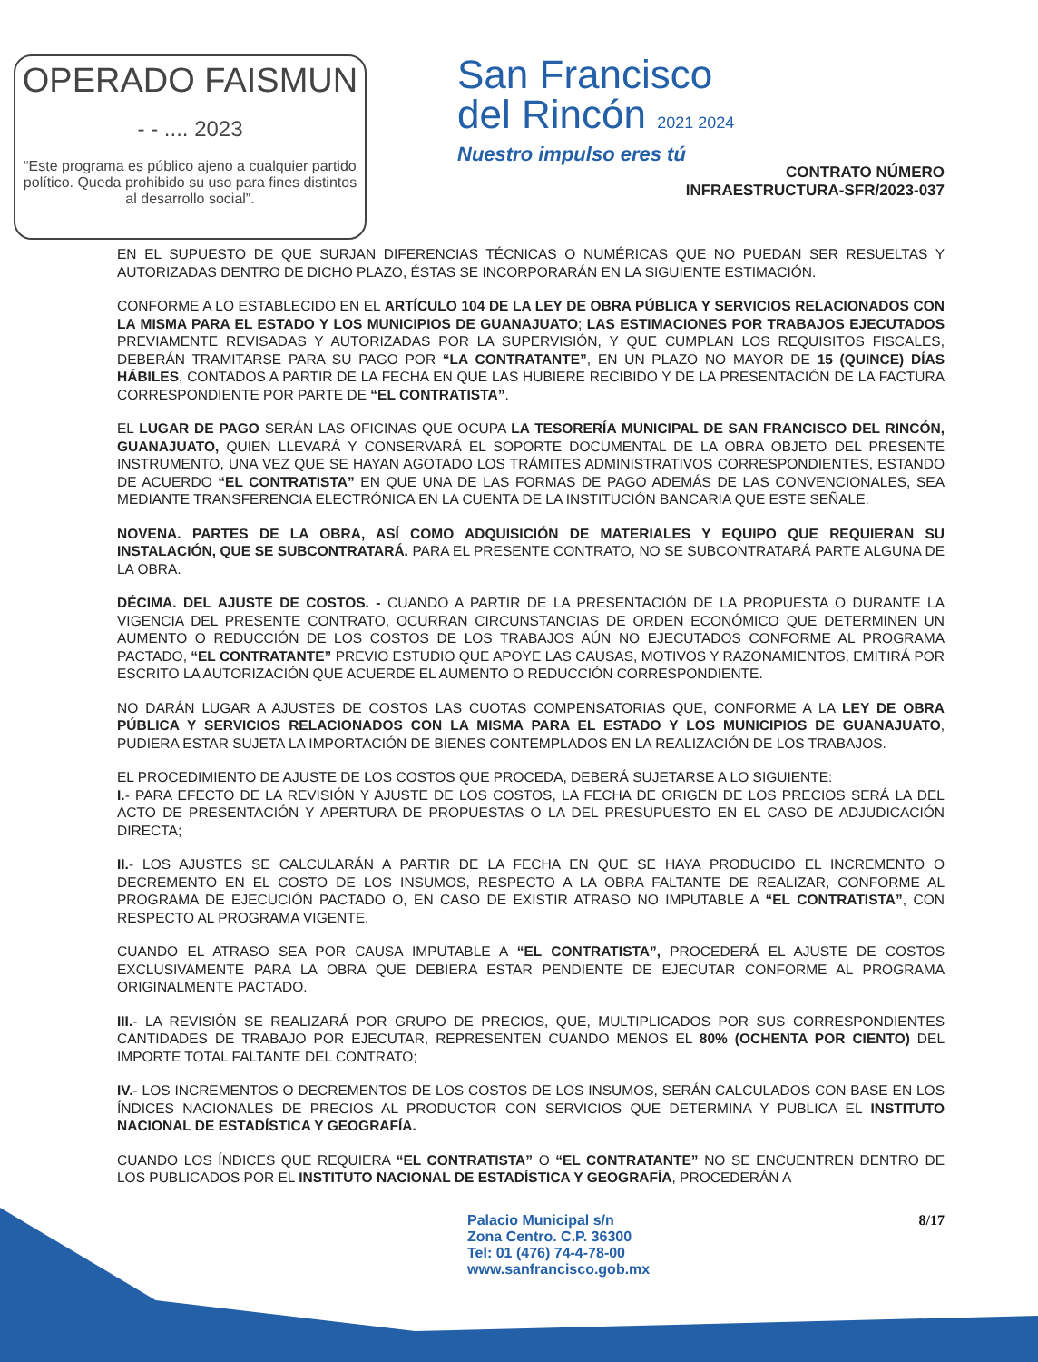OPERADO FAISMUN
- - .... 2023
“Este programa es público ajeno a cualquier partido político. Queda prohibido su uso para fines distintos al desarrollo social”.
San Francisco
del Rincón 2021 2024
Nuestro impulso eres tú
CONTRATO NÚMERO
INFRAESTRUCTURA-SFR/2023-037
EN EL SUPUESTO DE QUE SURJAN DIFERENCIAS TÉCNICAS O NUMÉRICAS QUE NO PUEDAN SER RESUELTAS Y AUTORIZADAS DENTRO DE DICHO PLAZO, ÉSTAS SE INCORPORARÁN EN LA SIGUIENTE ESTIMACIÓN.
CONFORME A LO ESTABLECIDO EN EL ARTÍCULO 104 DE LA LEY DE OBRA PÚBLICA Y SERVICIOS RELACIONADOS CON LA MISMA PARA EL ESTADO Y LOS MUNICIPIOS DE GUANAJUATO; LAS ESTIMACIONES POR TRABAJOS EJECUTADOS PREVIAMENTE REVISADAS Y AUTORIZADAS POR LA SUPERVISIÓN, Y QUE CUMPLAN LOS REQUISITOS FISCALES, DEBERÁN TRAMITARSE PARA SU PAGO POR “LA CONTRATANTE”, EN UN PLAZO NO MAYOR DE 15 (QUINCE) DÍAS HÁBILES, CONTADOS A PARTIR DE LA FECHA EN QUE LAS HUBIERE RECIBIDO Y DE LA PRESENTACIÓN DE LA FACTURA CORRESPONDIENTE POR PARTE DE “EL CONTRATISTA”.
EL LUGAR DE PAGO SERÁN LAS OFICINAS QUE OCUPA LA TESORERÍA MUNICIPAL DE SAN FRANCISCO DEL RINCÓN, GUANAJUATO, QUIEN LLEVARÁ Y CONSERVARÁ EL SOPORTE DOCUMENTAL DE LA OBRA OBJETO DEL PRESENTE INSTRUMENTO, UNA VEZ QUE SE HAYAN AGOTADO LOS TRÁMITES ADMINISTRATIVOS CORRESPONDIENTES, ESTANDO DE ACUERDO “EL CONTRATISTA” EN QUE UNA DE LAS FORMAS DE PAGO ADEMÁS DE LAS CONVENCIONALES, SEA MEDIANTE TRANSFERENCIA ELECTRÓNICA EN LA CUENTA DE LA INSTITUCIÓN BANCARIA QUE ESTE SEÑALE.
NOVENA. PARTES DE LA OBRA, ASÍ COMO ADQUISICIÓN DE MATERIALES Y EQUIPO QUE REQUIERAN SU INSTALACIÓN, QUE SE SUBCONTRATARÁ. PARA EL PRESENTE CONTRATO, NO SE SUBCONTRATARÁ PARTE ALGUNA DE LA OBRA.
DÉCIMA. DEL AJUSTE DE COSTOS. - CUANDO A PARTIR DE LA PRESENTACIÓN DE LA PROPUESTA O DURANTE LA VIGENCIA DEL PRESENTE CONTRATO, OCURRAN CIRCUNSTANCIAS DE ORDEN ECONÓMICO QUE DETERMINEN UN AUMENTO O REDUCCIÓN DE LOS COSTOS DE LOS TRABAJOS AÚN NO EJECUTADOS CONFORME AL PROGRAMA PACTADO, “EL CONTRATANTE” PREVIO ESTUDIO QUE APOYE LAS CAUSAS, MOTIVOS Y RAZONAMIENTOS, EMITIRÁ POR ESCRITO LA AUTORIZACIÓN QUE ACUERDE EL AUMENTO O REDUCCIÓN CORRESPONDIENTE.
NO DARÁN LUGAR A AJUSTES DE COSTOS LAS CUOTAS COMPENSATORIAS QUE, CONFORME A LA LEY DE OBRA PÚBLICA Y SERVICIOS RELACIONADOS CON LA MISMA PARA EL ESTADO Y LOS MUNICIPIOS DE GUANAJUATO, PUDIERA ESTAR SUJETA LA IMPORTACIÓN DE BIENES CONTEMPLADOS EN LA REALIZACIÓN DE LOS TRABAJOS.
EL PROCEDIMIENTO DE AJUSTE DE LOS COSTOS QUE PROCEDA, DEBERÁ SUJETARSE A LO SIGUIENTE:
I.- PARA EFECTO DE LA REVISIÓN Y AJUSTE DE LOS COSTOS, LA FECHA DE ORIGEN DE LOS PRECIOS SERÁ LA DEL ACTO DE PRESENTACIÓN Y APERTURA DE PROPUESTAS O LA DEL PRESUPUESTO EN EL CASO DE ADJUDICACIÓN DIRECTA;
II.- LOS AJUSTES SE CALCULARÁN A PARTIR DE LA FECHA EN QUE SE HAYA PRODUCIDO EL INCREMENTO O DECREMENTO EN EL COSTO DE LOS INSUMOS, RESPECTO A LA OBRA FALTANTE DE REALIZAR, CONFORME AL PROGRAMA DE EJECUCIÓN PACTADO O, EN CASO DE EXISTIR ATRASO NO IMPUTABLE A “EL CONTRATISTA”, CON RESPECTO AL PROGRAMA VIGENTE.
CUANDO EL ATRASO SEA POR CAUSA IMPUTABLE A “EL CONTRATISTA”, PROCEDERÁ EL AJUSTE DE COSTOS EXCLUSIVAMENTE PARA LA OBRA QUE DEBIERA ESTAR PENDIENTE DE EJECUTAR CONFORME AL PROGRAMA ORIGINALMENTE PACTADO.
III.- LA REVISIÓN SE REALIZARÁ POR GRUPO DE PRECIOS, QUE, MULTIPLICADOS POR SUS CORRESPONDIENTES CANTIDADES DE TRABAJO POR EJECUTAR, REPRESENTEN CUANDO MENOS EL 80% (OCHENTA POR CIENTO) DEL IMPORTE TOTAL FALTANTE DEL CONTRATO;
IV.- LOS INCREMENTOS O DECREMENTOS DE LOS COSTOS DE LOS INSUMOS, SERÁN CALCULADOS CON BASE EN LOS ÍNDICES NACIONALES DE PRECIOS AL PRODUCTOR CON SERVICIOS QUE DETERMINA Y PUBLICA EL INSTITUTO NACIONAL DE ESTADÍSTICA Y GEOGRAFÍA.
CUANDO LOS ÍNDICES QUE REQUIERA “EL CONTRATISTA” O “EL CONTRATANTE” NO SE ENCUENTREN DENTRO DE LOS PUBLICADOS POR EL INSTITUTO NACIONAL DE ESTADÍSTICA Y GEOGRAFÍA, PROCEDERÁN A
Palacio Municipal s/n
Zona Centro. C.P. 36300
Tel: 01 (476) 74-4-78-00
www.sanfrancisco.gob.mx
8/17